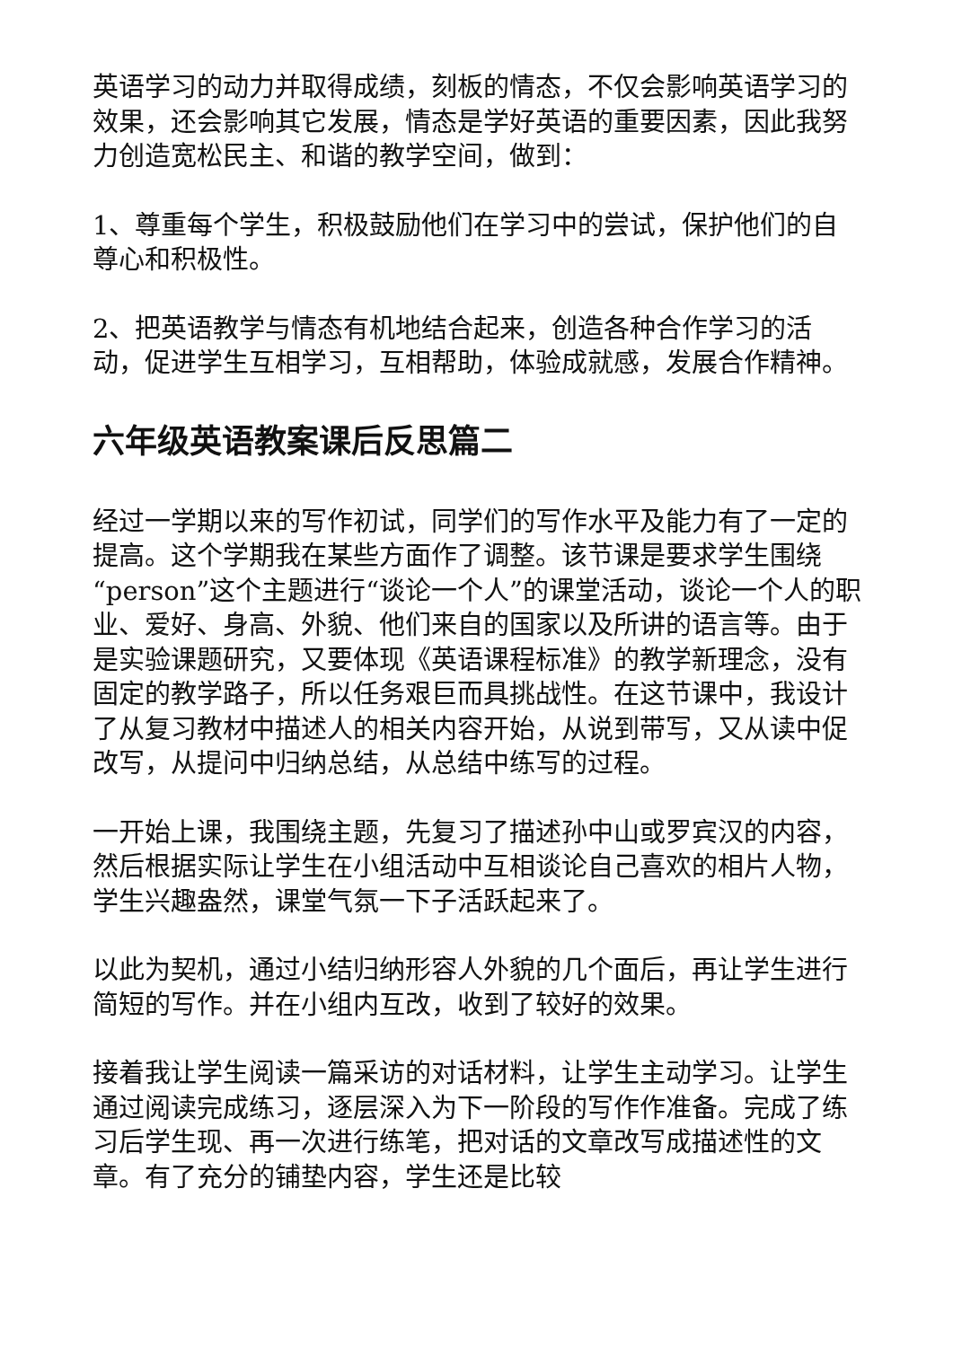英语学习的动力并取得成绩，刻板的情态，不仅会影响英语学习的效果，还会影响其它发展，情态是学好英语的重要因素，因此我努力创造宽松民主、和谐的教学空间，做到：
1、尊重每个学生，积极鼓励他们在学习中的尝试，保护他们的自尊心和积极性。
2、把英语教学与情态有机地结合起来，创造各种合作学习的活动，促进学生互相学习，互相帮助，体验成就感，发展合作精神。
六年级英语教案课后反思篇二
经过一学期以来的写作初试，同学们的写作水平及能力有了一定的提高。这个学期我在某些方面作了调整。该节课是要求学生围绕“person”这个主题进行“谈论一个人”的课堂活动，谈论一个人的职业、爱好、身高、外貌、他们来自的国家以及所讲的语言等。由于是实验课题研究，又要体现《英语课程标准》的教学新理念，没有固定的教学路子，所以任务艰巨而具挑战性。在这节课中，我设计了从复习教材中描述人的相关内容开始，从说到带写，又从读中促改写，从提问中归纳总结，从总结中练写的过程。
一开始上课，我围绕主题，先复习了描述孙中山或罗宾汉的内容，然后根据实际让学生在小组活动中互相谈论自己喜欢的相片人物，学生兴趣盎然，课堂气氛一下子活跃起来了。
以此为契机，通过小结归纳形容人外貌的几个面后，再让学生进行简短的写作。并在小组内互改，收到了较好的效果。
接着我让学生阅读一篇采访的对话材料，让学生主动学习。让学生通过阅读完成练习，逐层深入为下一阶段的写作作准备。完成了练习后学生现、再一次进行练笔，把对话的文章改写成描述性的文章。有了充分的铺垫内容，学生还是比较